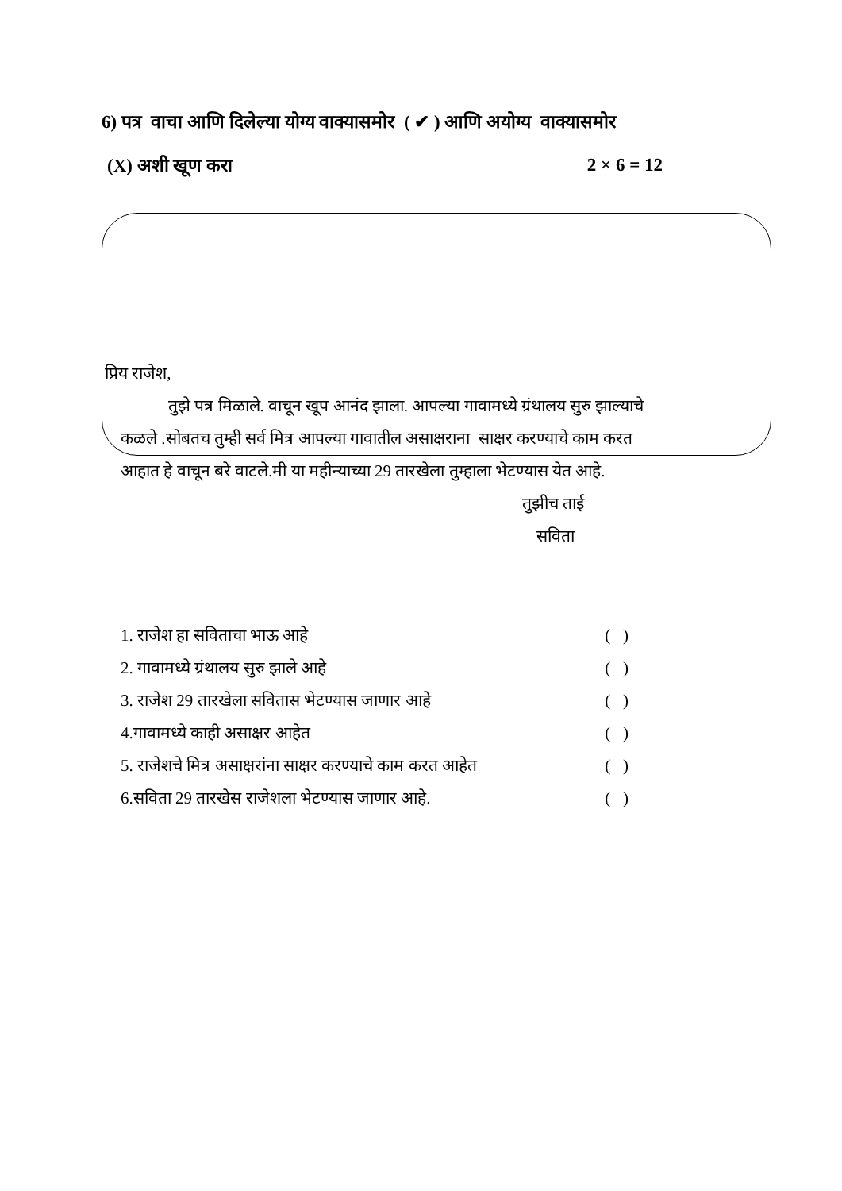6) पत्र वाचा आणि दिलेल्या योग्य वाक्यासमोर ( ✔ ) आणि अयोग्य वाक्यासमोर
(X) अशी खूण करा 2 × 6 = 12
प्रिय राजेश,
तुझे पत्र मिळाले. वाचून खूप आनंद झाला. आपल्या गावामध्ये ग्रंथालय सुरु झाल्याचे
कळले .सोबतच तुम्ही सर्व मित्र आपल्या गावातील असाक्षराना साक्षर करण्याचे काम करत
आहात हे वाचून बरे वाटले.मी या महीन्याच्या 29 तारखेला तुम्हाला भेटण्यास येत आहे.
तुझीच ताई
सविता
1. राजेश हा सविताचा भाऊ आहे ( )
2. गावामध्ये ग्रंथालय सुरु झाले आहे ( )
3. राजेश 29 तारखेला सवितास भेटण्यास जाणार आहे ( )
4.गावामध्ये काही असाक्षर आहेत ( )
5. राजेशचे मित्र असाक्षरांना साक्षर करण्याचे काम करत आहेत ( )
6.सविता 29 तारखेस राजेशला भेटण्यास जाणार आहे. ( )